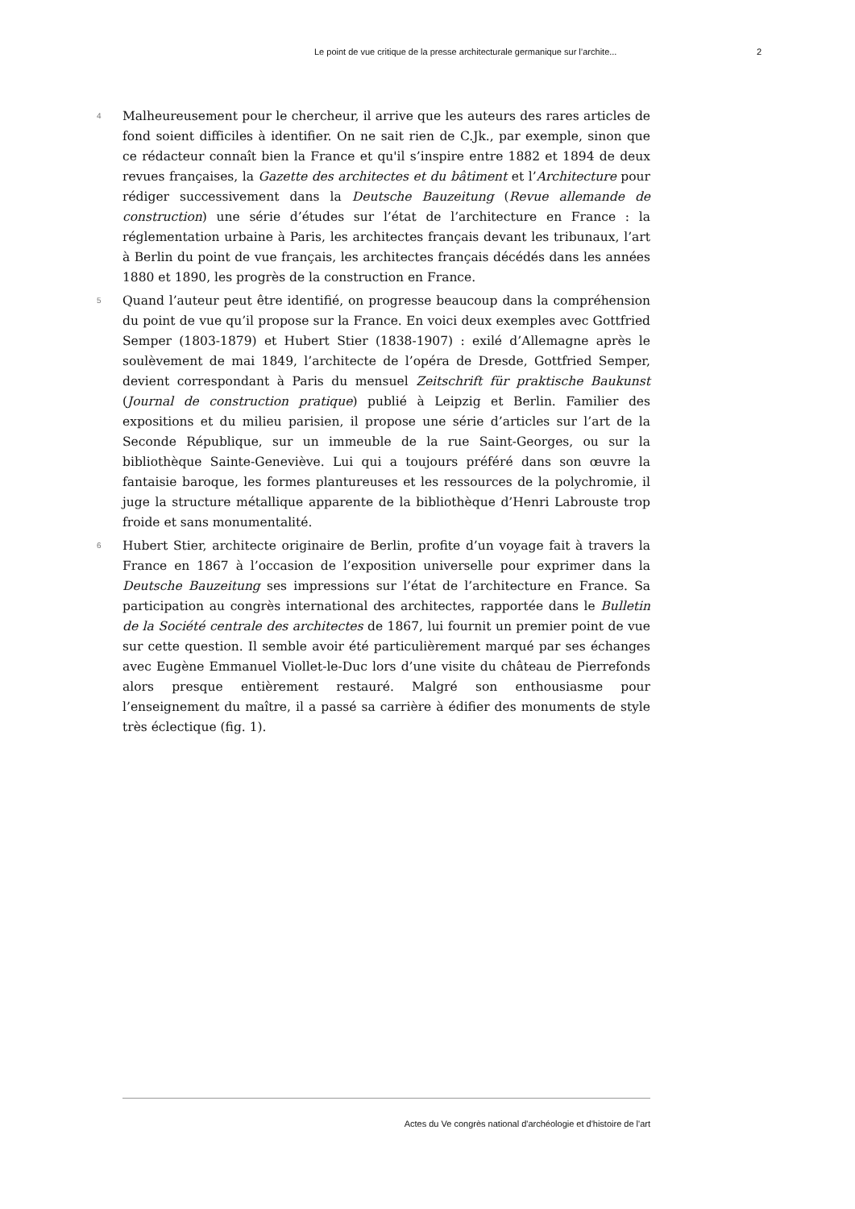Le point de vue critique de la presse architecturale germanique sur l’archite... 2
4
Malheureusement pour le chercheur, il arrive que les auteurs des rares articles de fond soient difficiles à identifier. On ne sait rien de C.Jk., par exemple, sinon que ce rédacteur connaît bien la France et qu'il s’inspire entre 1882 et 1894 de deux revues françaises, la Gazette des architectes et du bâtiment et l’Architecture pour rédiger successivement dans la Deutsche Bauzeitung (Revue allemande de construction) une série d’études sur l’état de l’architecture en France : la réglementation urbaine à Paris, les architectes français devant les tribunaux, l’art à Berlin du point de vue français, les architectes français décédés dans les années 1880 et 1890, les progrès de la construction en France.
5
Quand l’auteur peut être identifié, on progresse beaucoup dans la compréhension du point de vue qu’il propose sur la France. En voici deux exemples avec Gottfried Semper (1803-1879) et Hubert Stier (1838-1907) : exilé d’Allemagne après le soulèvement de mai 1849, l’architecte de l’opéra de Dresde, Gottfried Semper, devient correspondant à Paris du mensuel Zeitschrift für praktische Baukunst (Journal de construction pratique) publié à Leipzig et Berlin. Familier des expositions et du milieu parisien, il propose une série d’articles sur l’art de la Seconde République, sur un immeuble de la rue Saint-Georges, ou sur la bibliothèque Sainte-Geneviève. Lui qui a toujours préféré dans son œuvre la fantaisie baroque, les formes plantureuses et les ressources de la polychromie, il juge la structure métallique apparente de la bibliothèque d’Henri Labrouste trop froide et sans monumentalité.
6
Hubert Stier, architecte originaire de Berlin, profite d’un voyage fait à travers la France en 1867 à l’occasion de l’exposition universelle pour exprimer dans la Deutsche Bauzeitung ses impressions sur l’état de l’architecture en France. Sa participation au congrès international des architectes, rapportée dans le Bulletin de la Société centrale des architectes de 1867, lui fournit un premier point de vue sur cette question. Il semble avoir été particulièrement marqué par ses échanges avec Eugène Emmanuel Viollet-le-Duc lors d’une visite du château de Pierrefonds alors presque entièrement restauré. Malgré son enthousiasme pour l’enseignement du maître, il a passé sa carrière à édifier des monuments de style très éclectique (fig. 1).
Actes du Ve congrès national d'archéologie et d'histoire de l'art